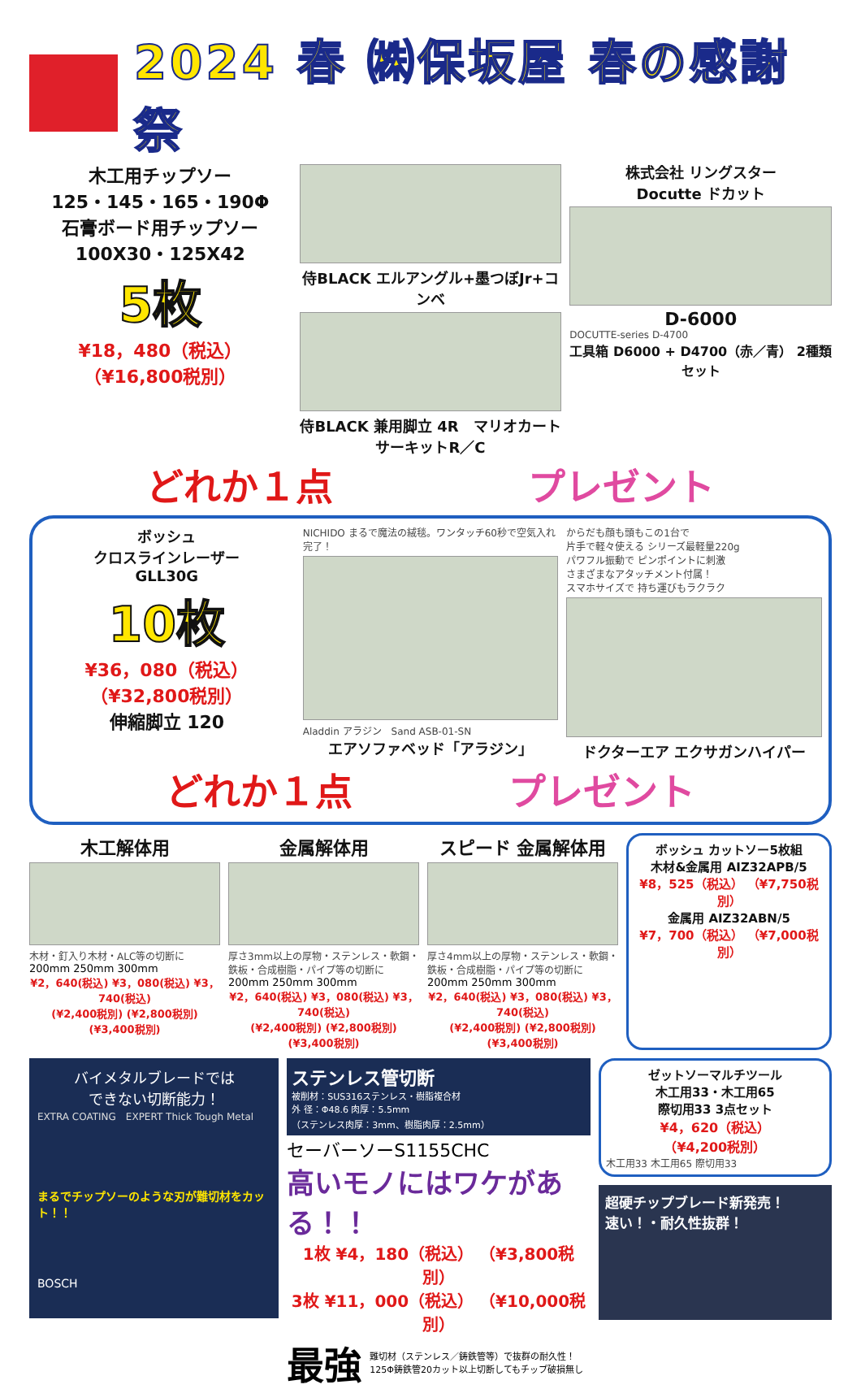2024 春 ㈱保坂屋 春の感謝祭
木工用チップソー
125・145・165・190Φ
石膏ボード用チップソー
100X30・125X42
5枚
¥18，480（税込）
（¥16,800税別）
侍BLACK エルアングル+墨つぼJr+コンベ
侍BLACK 兼用脚立 4R　マリオカート サーキットR／C
株式会社 リングスター
Docutte ドカット
D-6000
DOCUTTE-series D-4700
工具箱 D6000 + D4700（赤／青） 2種類セット
どれか１点 プレゼント
ボッシュ
クロスラインレーザー
GLL30G
10枚
¥36，080（税込）
（¥32,800税別）
伸縮脚立 120
NICHIDO まるで魔法の絨毯。ワンタッチ60秒で空気入れ完了！
Aladdin アラジン　Sand ASB-01-SN
エアソファベッド「アラジン」
からだも顔も頭もこの1台で
片手で軽々使える シリーズ最軽量220g
パワフル振動で ピンポイントに刺激
さまざまなアタッチメント付属！
スマホサイズで 持ち運びもラクラク
ドクターエア エクサガンハイパー
どれか１点 プレゼント
木工解体用
木材・釘入り木材・ALC等の切断に
200mm 250mm 300mm
¥2，640(税込) ¥3，080(税込) ¥3，740(税込)
(¥2,400税別) (¥2,800税別) (¥3,400税別)
金属解体用
厚さ3mm以上の厚物・ステンレス・軟鋼・鉄板・合成樹脂・パイプ等の切断に
200mm 250mm 300mm
¥2，640(税込) ¥3，080(税込) ¥3，740(税込)
(¥2,400税別) (¥2,800税別) (¥3,400税別)
スピード 金属解体用
厚さ4mm以上の厚物・ステンレス・軟鋼・鉄板・合成樹脂・パイプ等の切断に
200mm 250mm 300mm
¥2，640(税込) ¥3，080(税込) ¥3，740(税込)
(¥2,400税別) (¥2,800税別) (¥3,400税別)
ボッシュ カットソー5枚組
木材&金属用 AIZ32APB/5
¥8，525（税込） （¥7,750税別）
金属用 AIZ32ABN/5
¥7，700（税込） （¥7,000税別）
バイメタルブレードでは
できない切断能力！
EXTRA COATING　EXPERT Thick Tough Metal
まるでチップソーのような刃が難切材をカット！！
BOSCH
ステンレス管切断
被削材：SUS316ステンレス・樹脂複合材
外 径：Φ48.6 肉厚：5.5mm
（ステンレス肉厚：3mm、樹脂肉厚：2.5mm）
セーバーソーS1155CHC
高いモノにはワケがある！！
1枚 ¥4，180（税込） （¥3,800税別）
3枚 ¥11，000（税込） （¥10,000税別）
最強 難切材（ステンレス／鋳鉄管等）で抜群の耐久性！
125Φ鋳鉄管20カット以上切断してもチップ破損無し
ゼットソーマルチツール
木工用33・木工用65
際切用33 3点セット
¥4，620（税込）
（¥4,200税別）
木工用33 木工用65 際切用33
超硬チップブレード新発売！
速い！・耐久性抜群！